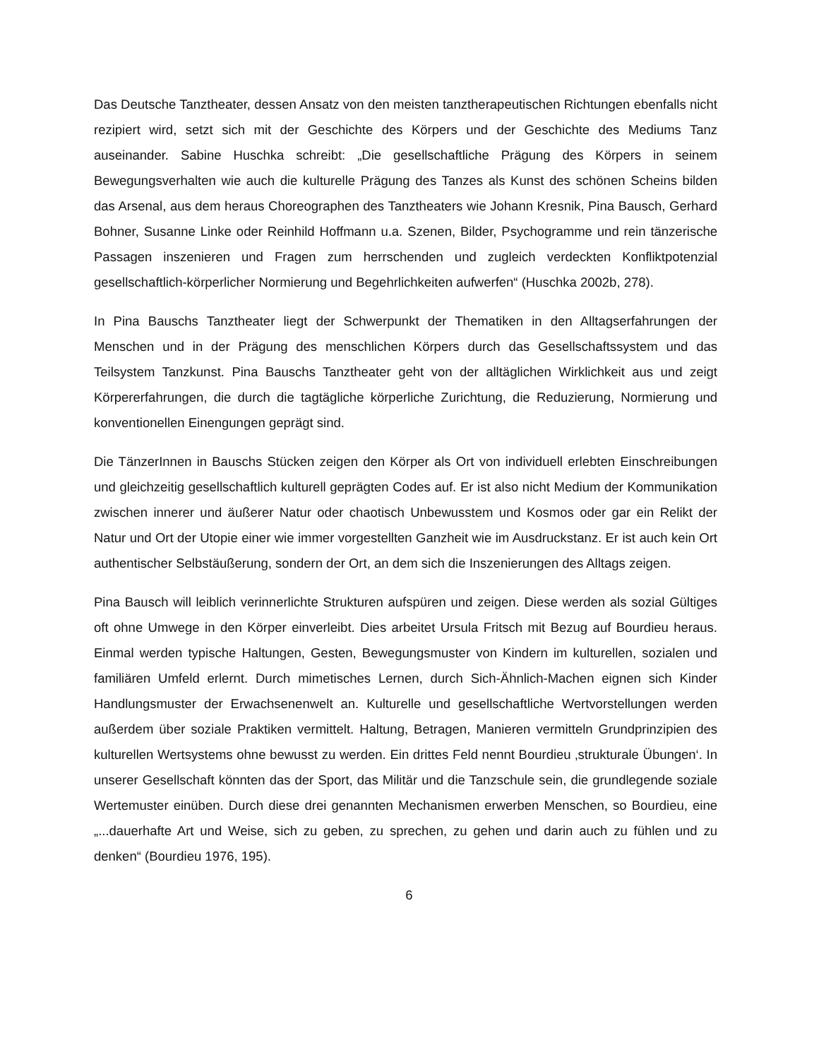Das Deutsche Tanztheater, dessen Ansatz von den meisten tanztherapeutischen Richtungen ebenfalls nicht rezipiert wird, setzt sich mit der Geschichte des Körpers und der Geschichte des Mediums Tanz auseinander. Sabine Huschka schreibt: „Die gesellschaftliche Prägung des Körpers in seinem Bewegungsverhalten wie auch die kulturelle Prägung des Tanzes als Kunst des schönen Scheins bilden das Arsenal, aus dem heraus Choreographen des Tanztheaters wie Johann Kresnik, Pina Bausch, Gerhard Bohner, Susanne Linke oder Reinhild Hoffmann u.a. Szenen, Bilder, Psychogramme und rein tänzerische Passagen inszenieren und Fragen zum herrschenden und zugleich verdeckten Konfliktpotenzial gesellschaftlich-körperlicher Normierung und Begehrlichkeiten aufwerfen“ (Huschka 2002b, 278).
In Pina Bauschs Tanztheater liegt der Schwerpunkt der Thematiken in den Alltagserfahrungen der Menschen und in der Prägung des menschlichen Körpers durch das Gesellschaftssystem und das Teilsystem Tanzkunst. Pina Bauschs Tanztheater geht von der alltäglichen Wirklichkeit aus und zeigt Körpererfahrungen, die durch die tagtägliche körperliche Zurichtung, die Reduzierung, Normierung und konventionellen Einengungen geprägt sind.
Die TänzerInnen in Bauschs Stücken zeigen den Körper als Ort von individuell erlebten Einschreibungen und gleichzeitig gesellschaftlich kulturell geprägten Codes auf. Er ist also nicht Medium der Kommunikation zwischen innerer und äußerer Natur oder chaotisch Unbewusstem und Kosmos oder gar ein Relikt der Natur und Ort der Utopie einer wie immer vorgestellten Ganzheit wie im Ausdruckstanz. Er ist auch kein Ort authentischer Selbstäußerung, sondern der Ort, an dem sich die Inszenierungen des Alltags zeigen.
Pina Bausch will leiblich verinnerlichte Strukturen aufspüren und zeigen. Diese werden als sozial Gültiges oft ohne Umwege in den Körper einverleibt. Dies arbeitet Ursula Fritsch mit Bezug auf Bourdieu heraus. Einmal werden typische Haltungen, Gesten, Bewegungsmuster von Kindern im kulturellen, sozialen und familiären Umfeld erlernt. Durch mimetisches Lernen, durch Sich-Ähnlich-Machen eignen sich Kinder Handlungsmuster der Erwachsenenwelt an. Kulturelle und gesellschaftliche Wertvorstellungen werden außerdem über soziale Praktiken vermittelt. Haltung, Betragen, Manieren vermitteln Grundprinzipien des kulturellen Wertsystems ohne bewusst zu werden. Ein drittes Feld nennt Bourdieu ‚strukturale Übungen‘. In unserer Gesellschaft könnten das der Sport, das Militär und die Tanzschule sein, die grundlegende soziale Wertemuster einüben. Durch diese drei genannten Mechanismen erwerben Menschen, so Bourdieu, eine „...dauerhafte Art und Weise, sich zu geben, zu sprechen, zu gehen und darin auch zu fühlen und zu denken“ (Bourdieu 1976, 195).
6